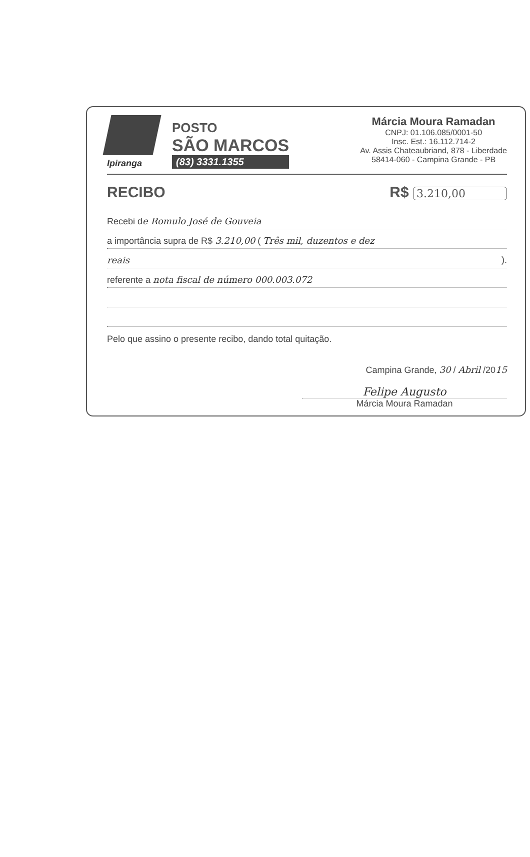Ipiranga
POSTO
SÃO MARCOS
(83) 3331.1355
Márcia Moura Ramadan
CNPJ: 01.106.085/0001-50
Insc. Est.: 16.112.714-2
Av. Assis Chateaubriand, 878 - Liberdade
58414-060 - Campina Grande - PB
RECIBO R$ 3.210,00
Recebi de Romulo José de Gouveia
a importância supra de R$ 3.210,00 ( Três mil, duzentos e dez
reais ).
referente a nota fiscal de número 000.003.072
Pelo que assino o presente recibo, dando total quitação.
Campina Grande, 30 / Abril /2015
Felipe Augusto
Márcia Moura Ramadan